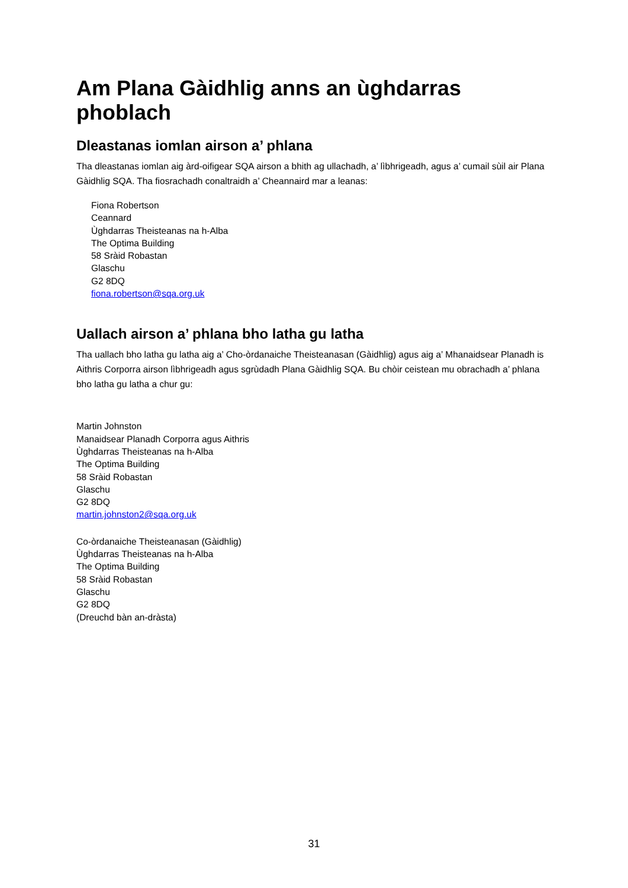Am Plana Gàidhlig anns an ùghdarras phoblach
Dleastanas iomlan airson a’ phlana
Tha dleastanas iomlan aig àrd-oifigear SQA airson a bhith ag ullachadh, a’ lìbhrigeadh, agus a’ cumail sùil air Plana Gàidhlig SQA. Tha fiosrachadh conaltraidh a’ Cheannaird mar a leanas:
Fiona Robertson
Ceannard
Ùghdarras Theisteanas na h-Alba
The Optima Building
58 Sràid Robastan
Glaschu
G2 8DQ
fiona.robertson@sqa.org.uk
Uallach airson a’ phlana bho latha gu latha
Tha uallach bho latha gu latha aig a’ Cho-òrdanaiche Theisteanasan (Gàidhlig) agus aig a’ Mhanaidsear Planadh is Aithris Corporra airson lìbhrigeadh agus sgrùdadh Plana Gàidhlig SQA. Bu chòir ceistean mu obrachadh a’ phlana bho latha gu latha a chur gu:
Martin Johnston
Manaidsear Planadh Corporra agus Aithris
Ùghdarras Theisteanas na h-Alba
The Optima Building
58 Sràid Robastan
Glaschu
G2 8DQ
martin.johnston2@sqa.org.uk
Co-òrdanaiche Theisteanasan (Gàidhlig)
Ùghdarras Theisteanas na h-Alba
The Optima Building
58 Sràid Robastan
Glaschu
G2 8DQ
(Dreuchd bàn an-dràsta)
31